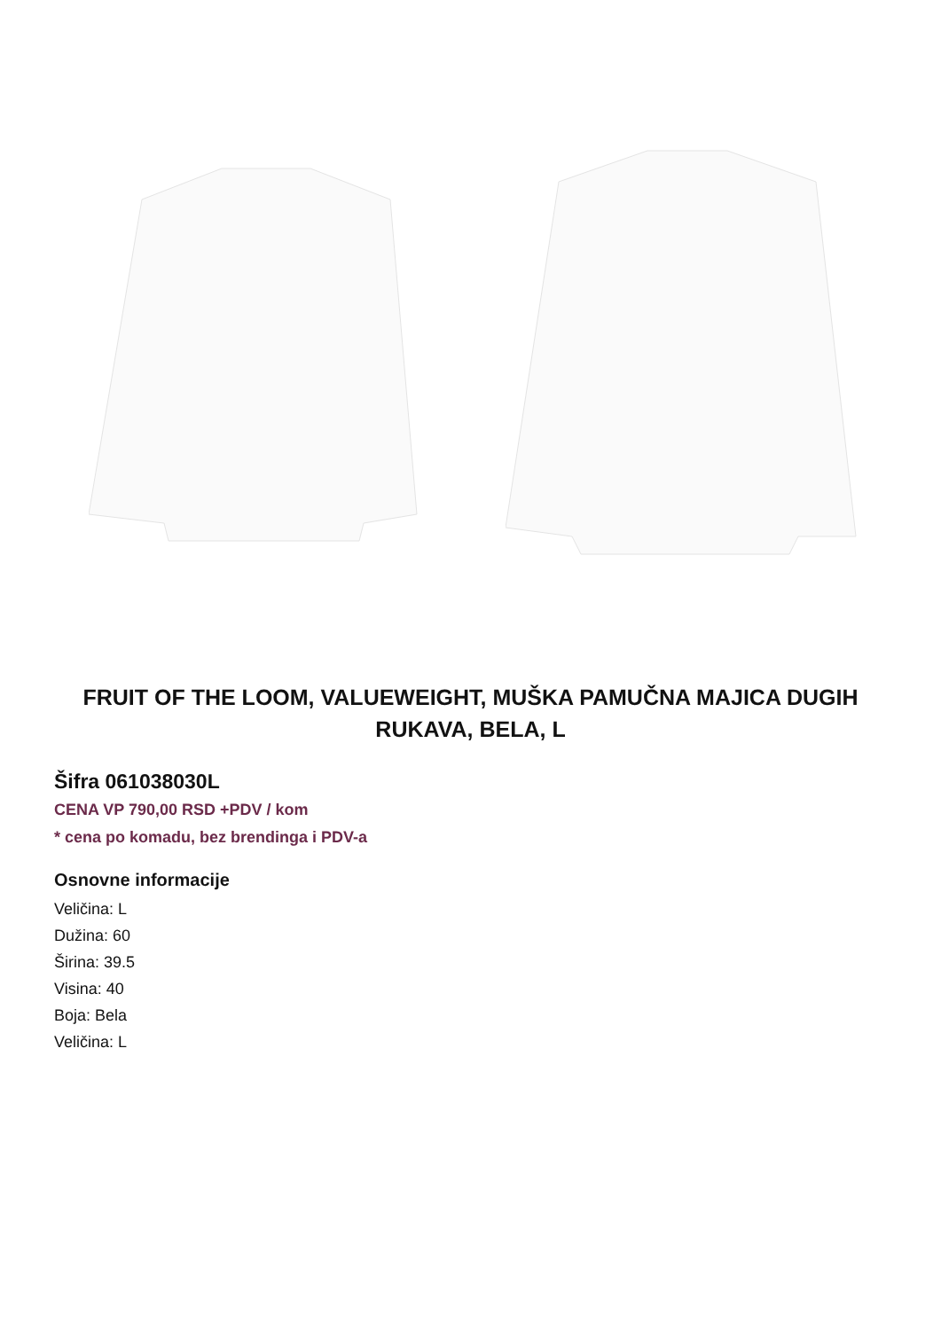FRUIT OF THE LOOM, VALUEWEIGHT, MUŠKA PAMUČNA MAJICA DUGIH RUKAVA, BELA, L
Šifra 061038030L
CENA VP 790,00 RSD +PDV / kom
* cena po komadu, bez brendinga i PDV-a
Osnovne informacije
Veličina: L
Dužina: 60
Širina: 39.5
Visina: 40
Boja: Bela
Veličina: L